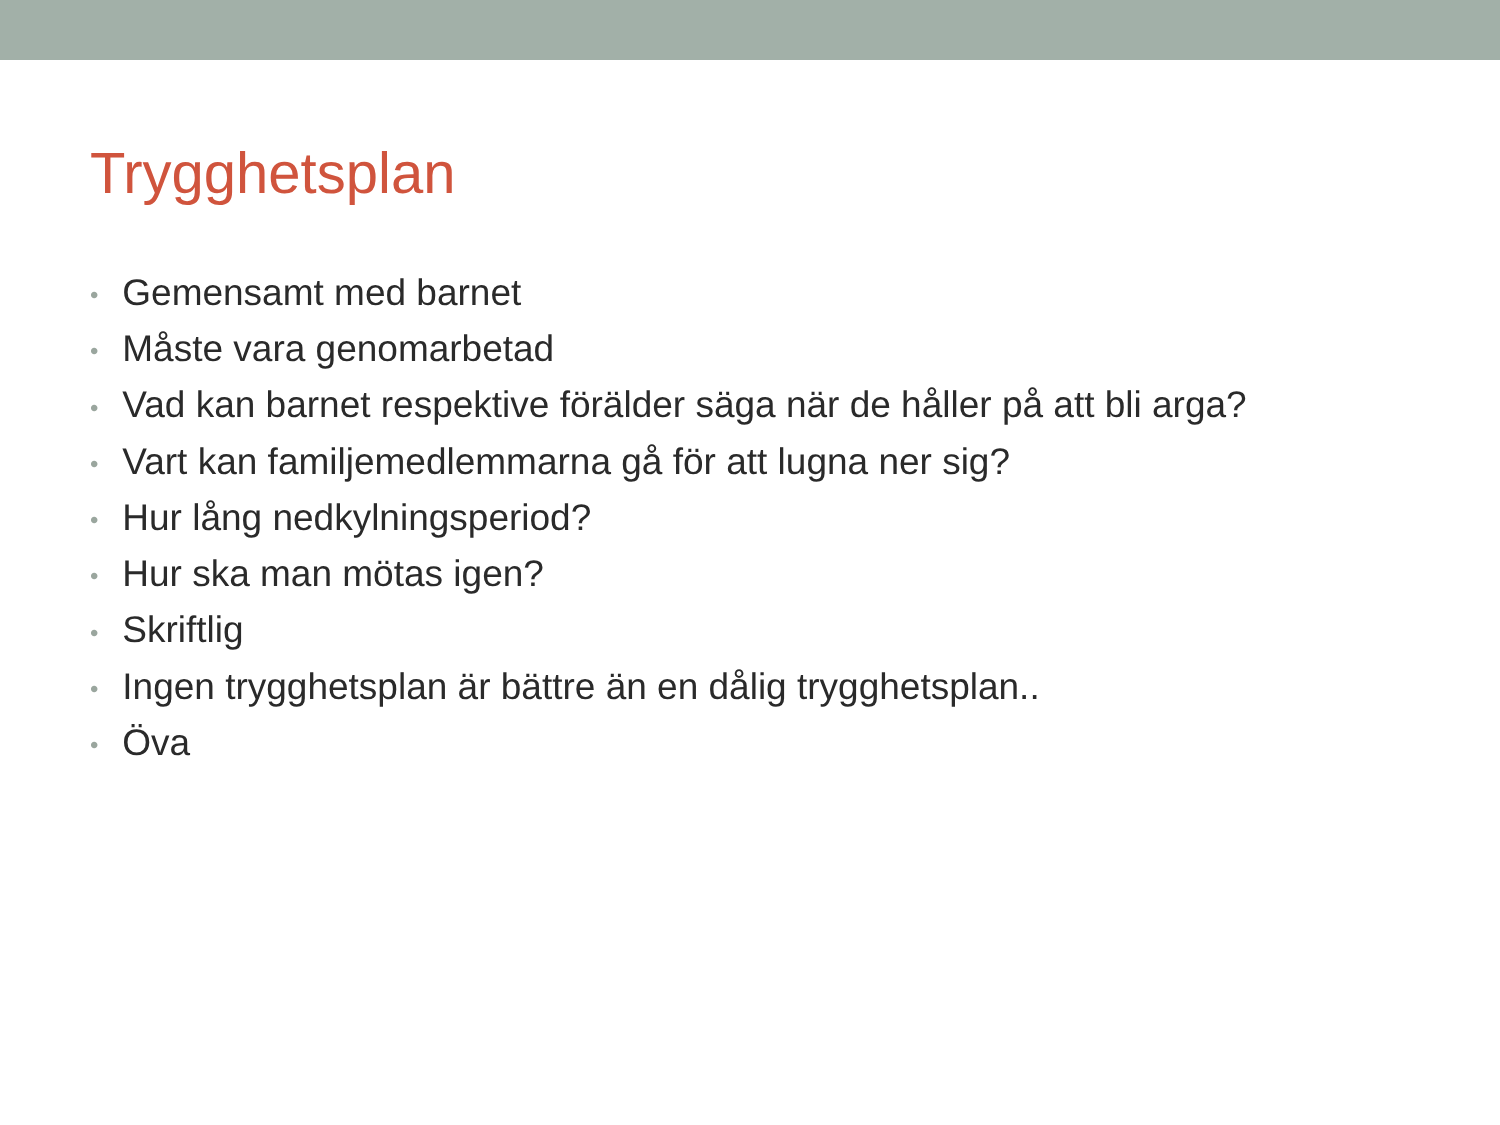Trygghetsplan
• Gemensamt med barnet
• Måste vara genomarbetad
• Vad kan barnet respektive förälder säga när de håller på att bli arga?
• Vart kan familjemedlemmarna gå för att lugna ner sig?
• Hur lång nedkylningsperiod?
• Hur ska man mötas igen?
• Skriftlig
• Ingen trygghetsplan är bättre än en dålig trygghetsplan..
• Öva